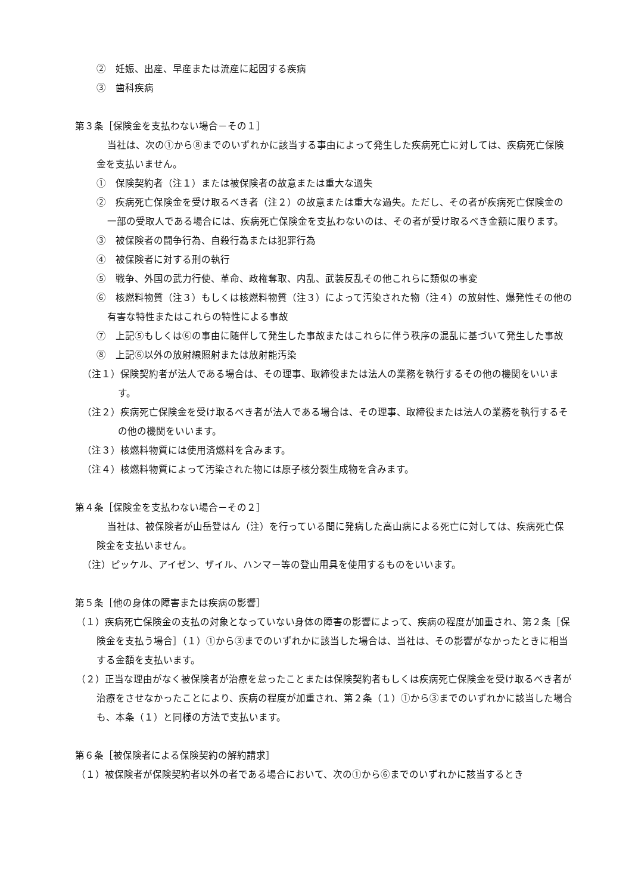②　妊娠、出産、早産または流産に起因する疾病
③　歯科疾病
第３条［保険金を支払わない場合－その１］
当社は、次の①から⑧までのいずれかに該当する事由によって発生した疾病死亡に対しては、疾病死亡保険金を支払いません。
①　保険契約者（注１）または被保険者の故意または重大な過失
②　疾病死亡保険金を受け取るべき者（注２）の故意または重大な過失。ただし、その者が疾病死亡保険金の一部の受取人である場合には、疾病死亡保険金を支払わないのは、その者が受け取るべき金額に限ります。
③　被保険者の闘争行為、自殺行為または犯罪行為
④　被保険者に対する刑の執行
⑤　戦争、外国の武力行使、革命、政権奪取、内乱、武装反乱その他これらに類似の事変
⑥　核燃料物質（注３）もしくは核燃料物質（注３）によって汚染された物（注４）の放射性、爆発性その他の有害な特性またはこれらの特性による事故
⑦　上記⑤もしくは⑥の事由に随伴して発生した事故またはこれらに伴う秩序の混乱に基づいて発生した事故
⑧　上記⑥以外の放射線照射または放射能汚染
（注１）保険契約者が法人である場合は、その理事、取締役または法人の業務を執行するその他の機関をいいます。
（注２）疾病死亡保険金を受け取るべき者が法人である場合は、その理事、取締役または法人の業務を執行するその他の機関をいいます。
（注３）核燃料物質には使用済燃料を含みます。
（注４）核燃料物質によって汚染された物には原子核分裂生成物を含みます。
第４条［保険金を支払わない場合－その２］
当社は、被保険者が山岳登はん（注）を行っている間に発病した高山病による死亡に対しては、疾病死亡保険金を支払いません。
（注）ピッケル、アイゼン、ザイル、ハンマー等の登山用具を使用するものをいいます。
第５条［他の身体の障害または疾病の影響］
（１）疾病死亡保険金の支払の対象となっていない身体の障害の影響によって、疾病の程度が加重され、第２条［保険金を支払う場合］（１）①から③までのいずれかに該当した場合は、当社は、その影響がなかったときに相当する金額を支払います。
（２）正当な理由がなく被保険者が治療を怠ったことまたは保険契約者もしくは疾病死亡保険金を受け取るべき者が治療をさせなかったことにより、疾病の程度が加重され、第２条（１）①から③までのいずれかに該当した場合も、本条（１）と同様の方法で支払います。
第６条［被保険者による保険契約の解約請求］
（１）被保険者が保険契約者以外の者である場合において、次の①から⑥までのいずれかに該当するとき